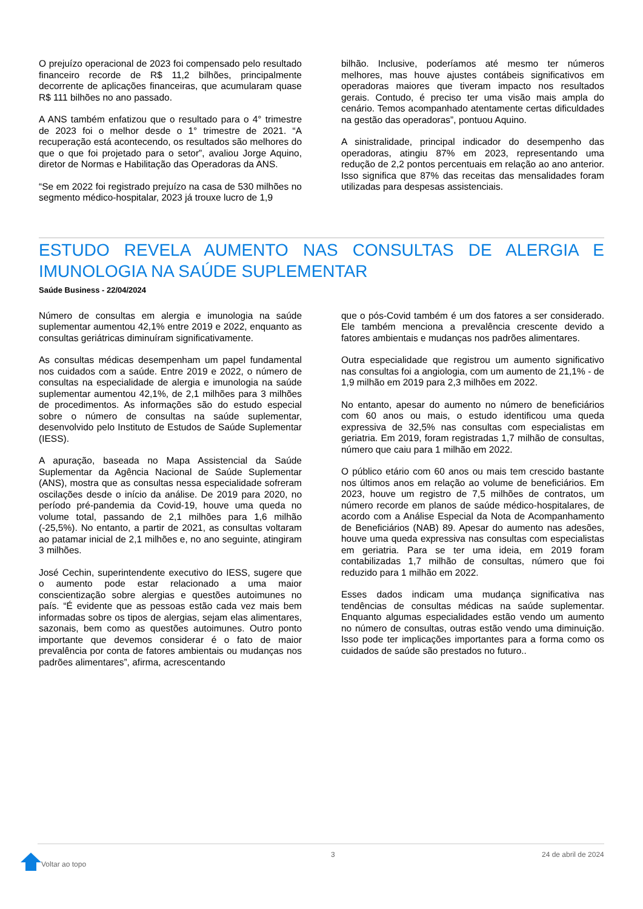O prejuízo operacional de 2023 foi compensado pelo resultado financeiro recorde de R$ 11,2 bilhões, principalmente decorrente de aplicações financeiras, que acumularam quase R$ 111 bilhões no ano passado.
A ANS também enfatizou que o resultado para o 4° trimestre de 2023 foi o melhor desde o 1° trimestre de 2021. “A recuperação está acontecendo, os resultados são melhores do que o que foi projetado para o setor”, avaliou Jorge Aquino, diretor de Normas e Habilitação das Operadoras da ANS.
“Se em 2022 foi registrado prejuízo na casa de 530 milhões no segmento médico-hospitalar, 2023 já trouxe lucro de 1,9
bilhão. Inclusive, poderíamos até mesmo ter números melhores, mas houve ajustes contábeis significativos em operadoras maiores que tiveram impacto nos resultados gerais. Contudo, é preciso ter uma visão mais ampla do cenário. Temos acompanhado atentamente certas dificuldades na gestão das operadoras”, pontuou Aquino.
A sinistralidade, principal indicador do desempenho das operadoras, atingiu 87% em 2023, representando uma redução de 2,2 pontos percentuais em relação ao ano anterior. Isso significa que 87% das receitas das mensalidades foram utilizadas para despesas assistenciais.
ESTUDO REVELA AUMENTO NAS CONSULTAS DE ALERGIA E IMUNOLOGIA NA SAÚDE SUPLEMENTAR
Saúde Business - 22/04/2024
Número de consultas em alergia e imunologia na saúde suplementar aumentou 42,1% entre 2019 e 2022, enquanto as consultas geriátricas diminuíram significativamente.
As consultas médicas desempenham um papel fundamental nos cuidados com a saúde. Entre 2019 e 2022, o número de consultas na especialidade de alergia e imunologia na saúde suplementar aumentou 42,1%, de 2,1 milhões para 3 milhões de procedimentos. As informações são do estudo especial sobre o número de consultas na saúde suplementar, desenvolvido pelo Instituto de Estudos de Saúde Suplementar (IESS).
A apuração, baseada no Mapa Assistencial da Saúde Suplementar da Agência Nacional de Saúde Suplementar (ANS), mostra que as consultas nessa especialidade sofreram oscilações desde o início da análise. De 2019 para 2020, no período pré-pandemia da Covid-19, houve uma queda no volume total, passando de 2,1 milhões para 1,6 milhão (-25,5%). No entanto, a partir de 2021, as consultas voltaram ao patamar inicial de 2,1 milhões e, no ano seguinte, atingiram 3 milhões.
José Cechin, superintendente executivo do IESS, sugere que o aumento pode estar relacionado a uma maior conscientização sobre alergias e questões autoimunes no país. “É evidente que as pessoas estão cada vez mais bem informadas sobre os tipos de alergias, sejam elas alimentares, sazonais, bem como as questões autoimunes. Outro ponto importante que devemos considerar é o fato de maior prevalência por conta de fatores ambientais ou mudanças nos padrões alimentares”, afirma, acrescentando
que o pós-Covid também é um dos fatores a ser considerado. Ele também menciona a prevalência crescente devido a fatores ambientais e mudanças nos padrões alimentares.
Outra especialidade que registrou um aumento significativo nas consultas foi a angiologia, com um aumento de 21,1% - de 1,9 milhão em 2019 para 2,3 milhões em 2022.
No entanto, apesar do aumento no número de beneficiários com 60 anos ou mais, o estudo identificou uma queda expressiva de 32,5% nas consultas com especialistas em geriatria. Em 2019, foram registradas 1,7 milhão de consultas, número que caiu para 1 milhão em 2022.
O público etário com 60 anos ou mais tem crescido bastante nos últimos anos em relação ao volume de beneficiários. Em 2023, houve um registro de 7,5 milhões de contratos, um número recorde em planos de saúde médico-hospitalares, de acordo com a Análise Especial da Nota de Acompanhamento de Beneficiários (NAB) 89. Apesar do aumento nas adesões, houve uma queda expressiva nas consultas com especialistas em geriatria. Para se ter uma ideia, em 2019 foram contabilizadas 1,7 milhão de consultas, número que foi reduzido para 1 milhão em 2022.
Esses dados indicam uma mudança significativa nas tendências de consultas médicas na saúde suplementar. Enquanto algumas especialidades estão vendo um aumento no número de consultas, outras estão vendo uma diminuição. Isso pode ter implicações importantes para a forma como os cuidados de saúde são prestados no futuro..
Voltar ao topo
3 24 de abril de 2024